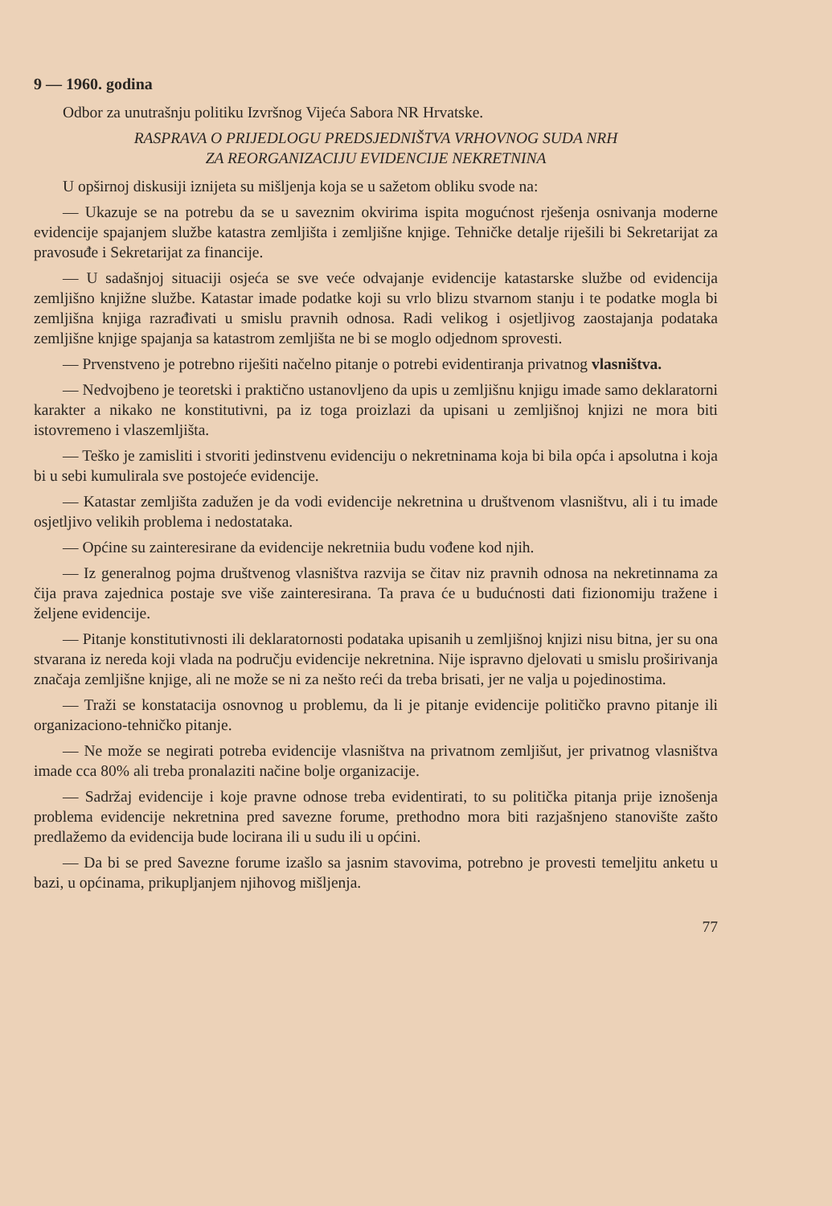9 — 1960. godina
Odbor za unutrašnju politiku Izvršnog Vijeća Sabora NR Hrvatske.
RASPRAVA O PRIJEDLOGU PREDSJEDNIŠTVA VRHOVNOG SUDA NRH
ZA REORGANIZACIJU EVIDENCIJE NEKRETNINA
U opširnoj diskusiji iznijeta su mišljenja koja se u sažetom obliku svode na:
— Ukazuje se na potrebu da se u saveznim okvirima ispita mogućnost rješenja osnivanja moderne evidencije spajanjem službe katastra zemljišta i zemljišne knjige. Tehničke detalje riješili bi Sekretarijat za pravosuđe i Sekretarijat za financije.
— U sadašnjoj situaciji osjeća se sve veće odvajanje evidencije katastarske službe od evidencija zemljišno knjižne službe. Katastar imade podatke koji su vrlo blizu stvarnom stanju i te podatke mogla bi zemljišna knjiga razrađivati u smislu pravnih odnosa. Radi velikog i osjetljivog zaostajanja podataka zemljišne knjige spajanja sa katastrom zemljišta ne bi se moglo odjednom sprovesti.
— Prvenstveno je potrebno riješiti načelno pitanje o potrebi evidentiranja privatnog vlasništva.
— Nedvojbeno je teoretski i praktično ustanovljeno da upis u zemljišnu knjigu imade samo deklaratorni karakter a nikako ne konstitutivni, pa iz toga proizlazi da upisani u zemljišnoj knjizi ne mora biti istovremeno i vlaszemljišta.
— Teško je zamisliti i stvoriti jedinstvenu evidenciju o nekretninama koja bi bila opća i apsolutna i koja bi u sebi kumulirala sve postojeće evidencije.
— Katastar zemljišta zadužen je da vodi evidencije nekretnina u društvenom vlasništvu, ali i tu imade osjetljivo velikih problema i nedostataka.
— Općine su zainteresirane da evidencije nekretniia budu vođene kod njih.
— Iz generalnog pojma društvenog vlasništva razvija se čitav niz pravnih odnosa na nekretinnama za čija prava zajednica postaje sve više zainteresirana. Ta prava će u budućnosti dati fizionomiju tražene i željene evidencije.
— Pitanje konstitutivnosti ili deklaratornosti podataka upisanih u zemljišnoj knjizi nisu bitna, jer su ona stvarana iz nereda koji vlada na području evidencije nekretnina. Nije ispravno djelovati u smislu proširivanja značaja zemljišne knjige, ali ne može se ni za nešto reći da treba brisati, jer ne valja u pojedinostima.
— Traži se konstatacija osnovnog u problemu, da li je pitanje evidencije političko pravno pitanje ili organizaciono-tehničko pitanje.
— Ne može se negirati potreba evidencije vlasništva na privatnom zemljišut, jer privatnog vlasništva imade cca 80% ali treba pronalaziti načine bolje organizacije.
— Sadržaj evidencije i koje pravne odnose treba evidentirati, to su politička pitanja prije iznošenja problema evidencije nekretnina pred savezne forume, prethodno mora biti razjašnjeno stanovište zašto predlažemo da evidencija bude locirana ili u sudu ili u općini.
— Da bi se pred Savezne forume izašlo sa jasnim stavovima, potrebno je provesti temeljitu anketu u bazi, u općinama, prikupljanjem njihovog mišljenja.
77